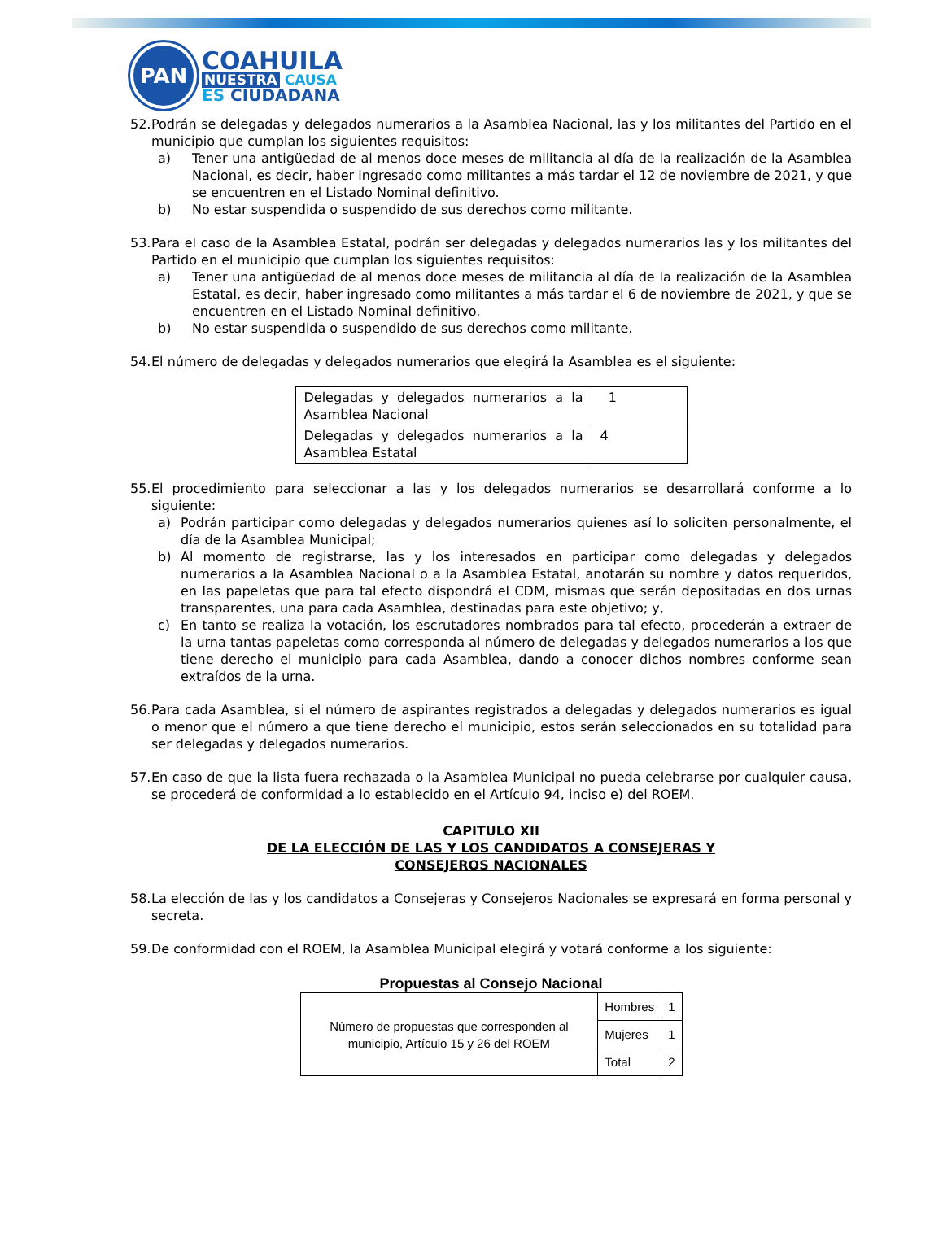PAN
COAHUILA
NUESTRA CAUSA
ES CIUDADANA
52.
Podrán se delegadas y delegados numerarios a la Asamblea Nacional, las y los militantes del Partido en el municipio que cumplan los siguientes requisitos:
a) Tener una antigüedad de al menos doce meses de militancia al día de la realización de la Asamblea Nacional, es decir, haber ingresado como militantes a más tardar el 12 de noviembre de 2021, y que se encuentren en el Listado Nominal definitivo.
b) No estar suspendida o suspendido de sus derechos como militante.
53.
Para el caso de la Asamblea Estatal, podrán ser delegadas y delegados numerarios las y los militantes del Partido en el municipio que cumplan los siguientes requisitos:
a) Tener una antigüedad de al menos doce meses de militancia al día de la realización de la Asamblea Estatal, es decir, haber ingresado como militantes a más tardar el 6 de noviembre de 2021, y que se encuentren en el Listado Nominal definitivo.
b) No estar suspendida o suspendido de sus derechos como militante.
54.
El número de delegadas y delegados numerarios que elegirá la Asamblea es el siguiente:
| Delegadas y delegados numerarios a la Asamblea Nacional | 1 |
| Delegadas y delegados numerarios a la Asamblea Estatal | 4 |
55.
El procedimiento para seleccionar a las y los delegados numerarios se desarrollará conforme a lo siguiente:
a) Podrán participar como delegadas y delegados numerarios quienes así lo soliciten personalmente, el día de la Asamblea Municipal;
b) Al momento de registrarse, las y los interesados en participar como delegadas y delegados numerarios a la Asamblea Nacional o a la Asamblea Estatal, anotarán su nombre y datos requeridos, en las papeletas que para tal efecto dispondrá el CDM, mismas que serán depositadas en dos urnas transparentes, una para cada Asamblea, destinadas para este objetivo; y,
c) En tanto se realiza la votación, los escrutadores nombrados para tal efecto, procederán a extraer de la urna tantas papeletas como corresponda al número de delegadas y delegados numerarios a los que tiene derecho el municipio para cada Asamblea, dando a conocer dichos nombres conforme sean extraídos de la urna.
56.
Para cada Asamblea, si el número de aspirantes registrados a delegadas y delegados numerarios es igual o menor que el número a que tiene derecho el municipio, estos serán seleccionados en su totalidad para ser delegadas y delegados numerarios.
57.
En caso de que la lista fuera rechazada o la Asamblea Municipal no pueda celebrarse por cualquier causa, se procederá de conformidad a lo establecido en el Artículo 94, inciso e) del ROEM.
CAPITULO XII
DE LA ELECCIÓN DE LAS Y LOS CANDIDATOS A CONSEJERAS Y
CONSEJEROS NACIONALES
58.
La elección de las y los candidatos a Consejeras y Consejeros Nacionales se expresará en forma personal y secreta.
59.
De conformidad con el ROEM, la Asamblea Municipal elegirá y votará conforme a los siguiente:
Propuestas al Consejo Nacional
| Número de propuestas que corresponden al municipio, Artículo 15 y 26 del ROEM | Hombres | 1 |
| | Mujeres | 1 |
| | Total | 2 |